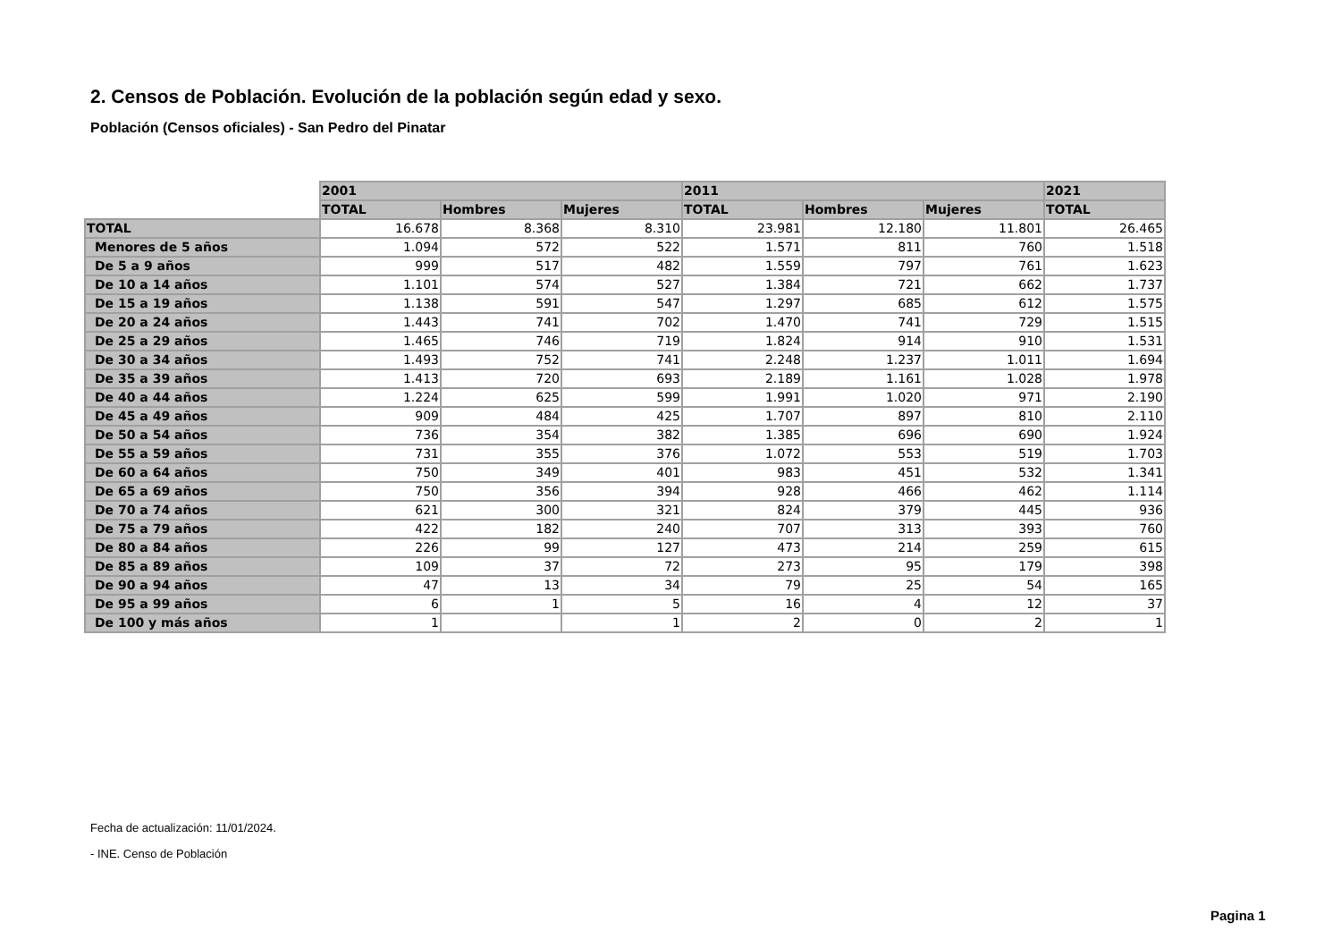2. Censos de Población. Evolución de la población según edad y sexo.
Población (Censos oficiales) - San Pedro del Pinatar
| | 2001 | | | 2011 | | | 2021 |
| | TOTAL | Hombres | Mujeres | TOTAL | Hombres | Mujeres | TOTAL |
| TOTAL | 16.678 | 8.368 | 8.310 | 23.981 | 12.180 | 11.801 | 26.465 |
| Menores de 5 años | 1.094 | 572 | 522 | 1.571 | 811 | 760 | 1.518 |
| De 5 a 9 años | 999 | 517 | 482 | 1.559 | 797 | 761 | 1.623 |
| De 10 a 14 años | 1.101 | 574 | 527 | 1.384 | 721 | 662 | 1.737 |
| De 15 a 19 años | 1.138 | 591 | 547 | 1.297 | 685 | 612 | 1.575 |
| De 20 a 24 años | 1.443 | 741 | 702 | 1.470 | 741 | 729 | 1.515 |
| De 25 a 29 años | 1.465 | 746 | 719 | 1.824 | 914 | 910 | 1.531 |
| De 30 a 34 años | 1.493 | 752 | 741 | 2.248 | 1.237 | 1.011 | 1.694 |
| De 35 a 39 años | 1.413 | 720 | 693 | 2.189 | 1.161 | 1.028 | 1.978 |
| De 40 a 44 años | 1.224 | 625 | 599 | 1.991 | 1.020 | 971 | 2.190 |
| De 45 a 49 años | 909 | 484 | 425 | 1.707 | 897 | 810 | 2.110 |
| De 50 a 54 años | 736 | 354 | 382 | 1.385 | 696 | 690 | 1.924 |
| De 55 a 59 años | 731 | 355 | 376 | 1.072 | 553 | 519 | 1.703 |
| De 60 a 64 años | 750 | 349 | 401 | 983 | 451 | 532 | 1.341 |
| De 65 a 69 años | 750 | 356 | 394 | 928 | 466 | 462 | 1.114 |
| De 70 a 74 años | 621 | 300 | 321 | 824 | 379 | 445 | 936 |
| De 75 a 79 años | 422 | 182 | 240 | 707 | 313 | 393 | 760 |
| De 80 a 84 años | 226 | 99 | 127 | 473 | 214 | 259 | 615 |
| De 85 a 89 años | 109 | 37 | 72 | 273 | 95 | 179 | 398 |
| De 90 a 94 años | 47 | 13 | 34 | 79 | 25 | 54 | 165 |
| De 95 a 99 años | 6 | 1 | 5 | 16 | 4 | 12 | 37 |
| De 100 y más años | 1 | | 1 | 2 | 0 | 2 | 1 |
Fecha de actualización: 11/01/2024.
- INE. Censo de Población
Pagina 1